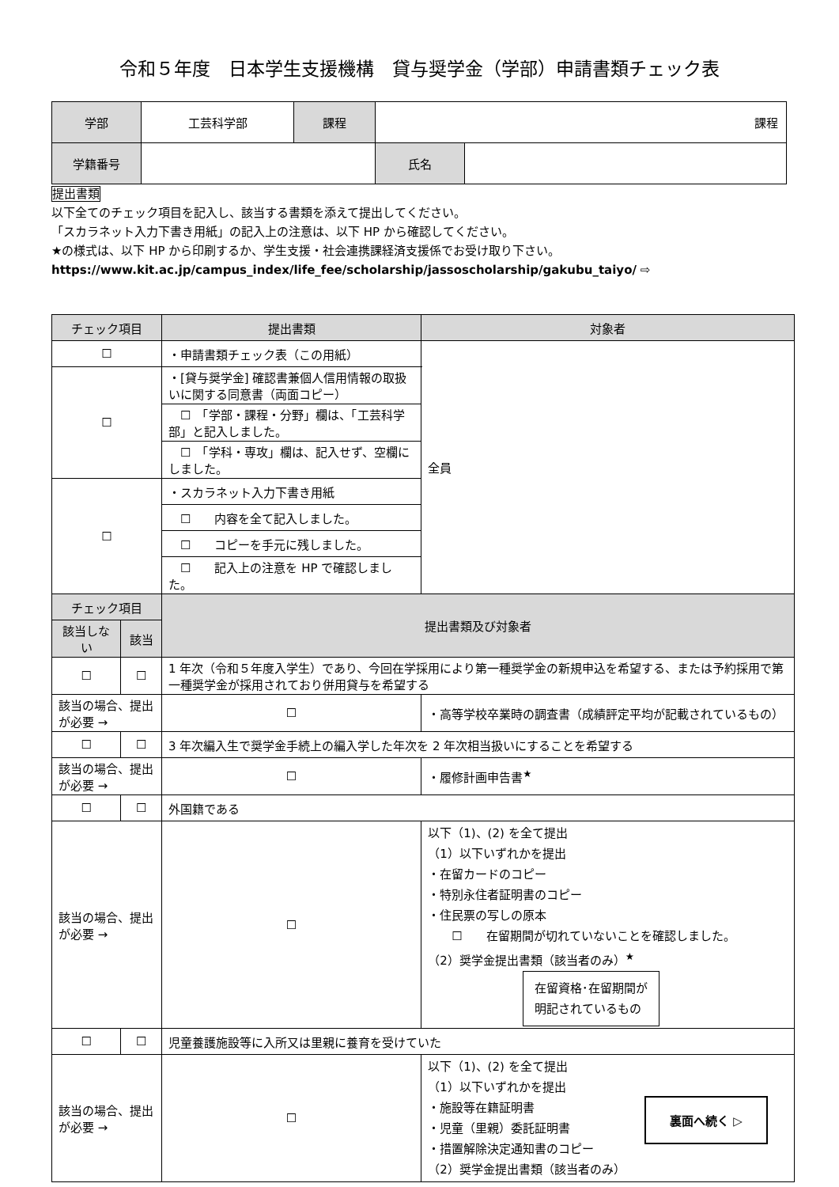令和５年度　日本学生支援機構　貸与奨学金（学部）申請書類チェック表
| 学部 | 工芸科学部 | 課程 | 課程 | |
| 学籍番号 | | | 氏名 | |
提出書類
以下全てのチェック項目を記入し、該当する書類を添えて提出してください。
「スカラネット入力下書き用紙」の記入上の注意は、以下 HP から確認してください。
★の様式は、以下 HP から印刷するか、学生支援・社会連携課経済支援係でお受け取り下さい。
https://www.kit.ac.jp/campus_index/life_fee/scholarship/jassoscholarship/gakubu_taiyo/ ⇨
| チェック項目 | | 提出書類 | | 対象者 |
| --- | --- | --- | --- | --- |
| ☐ | | ・申請書類チェック表（この用紙） | | 全員 |
| ☐ | | ・[貸与奨学金] 確認書兼個人信用情報の取扱いに関する同意書（両面コピー） | | |
| | | ☐ 「学部・課程・分野」欄は、「工芸科学部」と記入しました。 | | |
| | | ☐ 「学科・専攻」欄は、記入せず、空欄にしました。 | | |
| ☐ | | ・スカラネット入力下書き用紙 | | |
| | | ☐ 内容を全て記入しました。 | | |
| | | ☐ コピーを手元に残しました。 | | |
| | | ☐ 記入上の注意を HP で確認しました。 | | |
| チェック項目 | | 提出書類及び対象者 | | |
| 該当しない | 該当 | | | |
| ☐ | ☐ | 1 年次（令和５年度入学生）であり、今回在学採用により第一種奨学金の新規申込を希望する、または予約採用で第一種奨学金が採用されており併用貸与を希望する | | |
| 該当の場合、提出が必要 → | | ☐ | ・高等学校卒業時の調査書（成績評定平均が記載されているもの） | |
| ☐ | ☐ | 3 年次編入生で奨学金手続上の編入学した年次を 2 年次相当扱いにすることを希望する | | |
| 該当の場合、提出が必要 → | | ☐ | ・履修計画申告書<sup>★</sup> | |
| ☐ | ☐ | 外国籍である | | |
| 該当の場合、提出が必要 → | | ☐ | 以下（1)、(2) を全て提出 （1）以下いずれかを提出 ・在留カードのコピー ・特別永住者証明書のコピー ・住民票の写しの原本 ☐ 在留期間が切れていないことを確認しました。 （2）奨学金提出書類（該当者のみ）<sup>★</sup> 在留資格･在留期間が 明記されているもの | |
| ☐ | ☐ | 児童養護施設等に入所又は里親に養育を受けていた | | |
| 該当の場合、提出が必要 → | | ☐ | 以下（1)、(2) を全て提出 （1）以下いずれかを提出 ・施設等在籍証明書 ・児童（里親）委託証明書 ・措置解除決定通知書のコピー （2）奨学金提出書類（該当者のみ） | |
裏面へ続く ▷